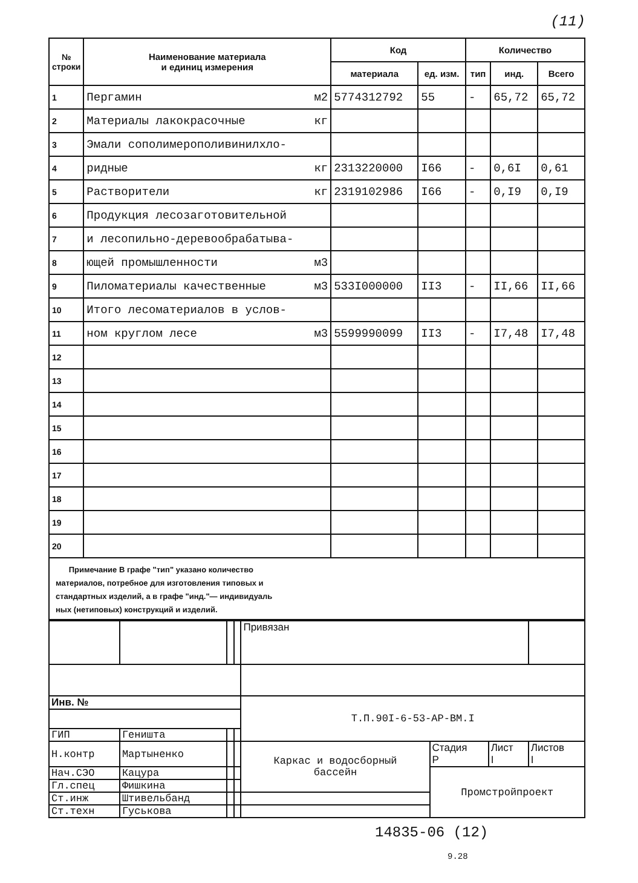(11)
| № строки | Наименование материала и единиц измерения | Код | | Количество | | |
| --- | --- | --- | --- | --- | --- | --- |
| | | материала | ед. изм. | тип | инд. | Всего |
| 1 | Пергамин м2 | 5774312792 | 55 | - | 65,72 | 65,72 |
| 2 | Материалы лакокрасочные кг | | | | | |
| 3 | Эмали сополимерополивинилхло- | | | | | |
| 4 | ридные кг | 2313220000 | I66 | - | 0,6I | 0,61 |
| 5 | Растворители кг | 2319102986 | I66 | - | 0,I9 | 0,I9 |
| 6 | Продукция лесозаготовительной | | | | | |
| 7 | и лесопильно-деревообрабатыва- | | | | | |
| 8 | ющей промышленности м3 | | | | | |
| 9 | Пиломатериалы качественные м3 | 533I000000 | II3 | - | II,66 | II,66 |
| 10 | Итого лесоматериалов в услов- | | | | | |
| 11 | ном круглом лесе м3 | 5599990099 | II3 | - | I7,48 | I7,48 |
| 12 | | | | | | |
| 13 | | | | | | |
| 14 | | | | | | |
| 15 | | | | | | |
| 16 | | | | | | |
| 17 | | | | | | |
| 18 | | | | | | |
| 19 | | | | | | |
| 20 | | | | | | |
Примечание В графе "тип" указано количество
материалов, потребное для изготовления типовых и
стандартных изделий, а в графе "инд."— индивидуаль
ных (нетиповых) конструкций и изделий.
| | | | | Привязан | | | |
| Инв. № | | | | Т.П.90I-6-53-АР-ВМ.I | | | |
| ГИП | Геништа | | | | | | |
| Н.контр | Мартыненко | | | Каркас и водосборный бассейн | Стадия Р | Лист I | Листов I |
| Нач.СЭО | Кацура | | | | Промстройпроект | | |
| Гл.спец | Фишкина | | | | | | |
| Ст.инж | Штивельбанд | | | | | | |
| Ст.техн | Гуськова | | | | | | |
14835-06 (12)
9.28